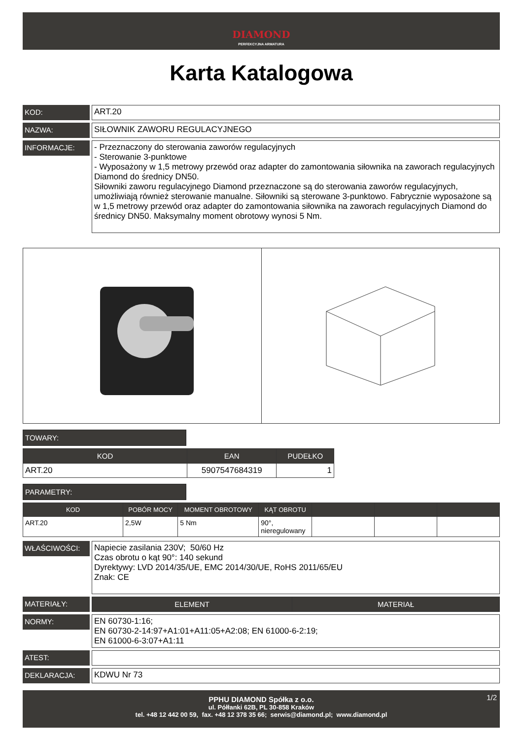DIAMOND
PERFEKCYJNA ARMATURA
Karta Katalogowa
KOD:
ART.20
NAZWA:
SIŁOWNIK ZAWORU REGULACYJNEGO
INFORMACJE:
- Przeznaczony do sterowania zaworów regulacyjnych
- Sterowanie 3-punktowe
- Wyposażony w 1,5 metrowy przewód oraz adapter do zamontowania siłownika na zaworach regulacyjnych Diamond do średnicy DN50.
Siłowniki zaworu regulacyjnego Diamond przeznaczone są do sterowania zaworów regulacyjnych, umożliwiają również sterowanie manualne. Siłowniki są sterowane 3-punktowo. Fabrycznie wyposażone są w 1,5 metrowy przewód oraz adapter do zamontowania siłownika na zaworach regulacyjnych Diamond do średnicy DN50. Maksymalny moment obrotowy wynosi 5 Nm.
TOWARY:
| KOD | EAN | PUDEŁKO |
| --- | --- | --- |
| ART.20 | 5907547684319 | 1 |
PARAMETRY:
| KOD | POBÓR MOCY | MOMENT OBROTOWY | KĄT OBROTU | | | |
| --- | --- | --- | --- | --- | --- | --- |
| ART.20 | 2,5W | 5 Nm | 90°, nieregulowany | | | |
WŁAŚCIWOŚCI:
Napiecie zasilania 230V; 50/60 Hz
Czas obrotu o kąt 90°: 140 sekund
Dyrektywy: LVD 2014/35/UE, EMC 2014/30/UE, RoHS 2011/65/EU
Znak: CE
MATERIAŁY:
| ELEMENT | MATERIAŁ |
| --- | --- |
NORMY:
EN 60730-1:16;
EN 60730-2-14:97+A1:01+A11:05+A2:08; EN 61000-6-2:19;
EN 61000-6-3:07+A1:11
ATEST:
DEKLARACJA:
KDWU Nr 73
PPHU DIAMOND Spółka z o.o. 1/2
ul. Półłanki 62B, PL 30-858 Kraków
tel. +48 12 442 00 59, fax. +48 12 378 35 66; serwis@diamond.pl; www.diamond.pl